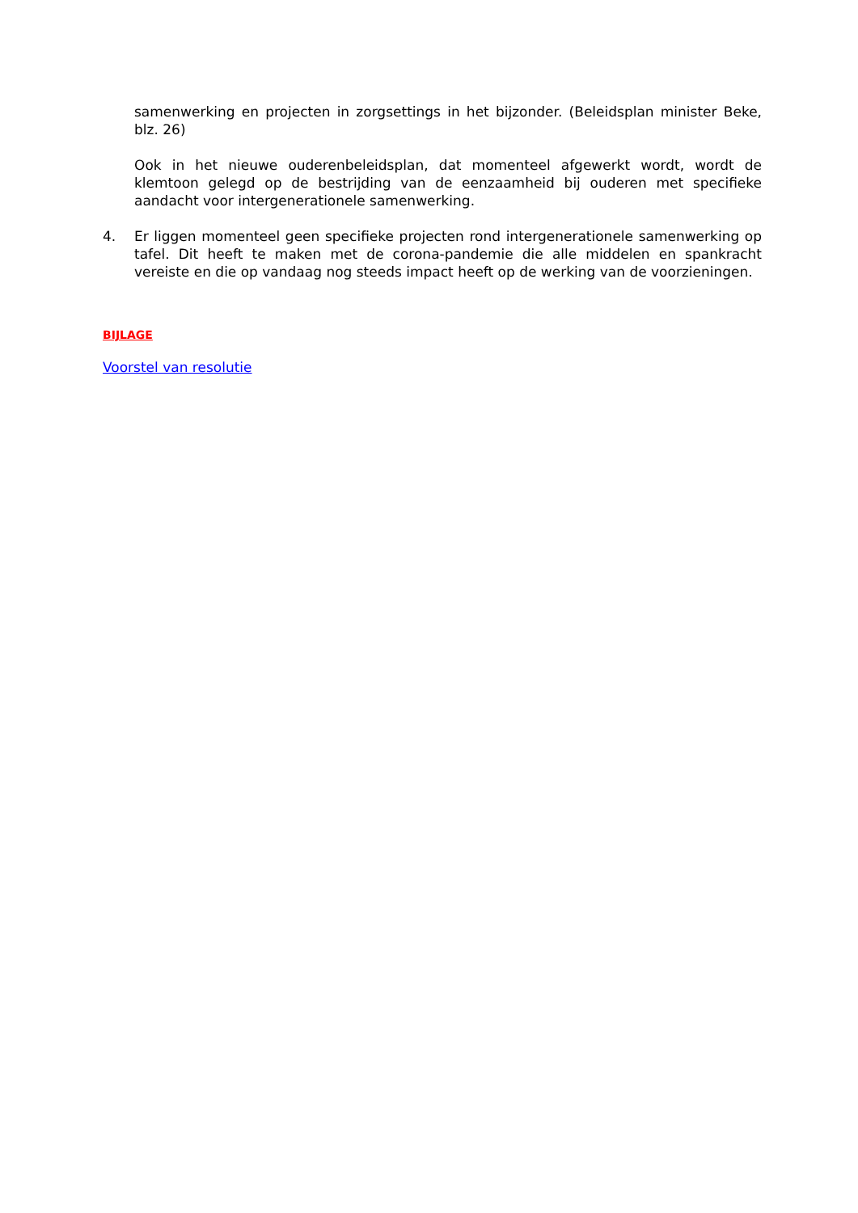samenwerking en projecten in zorgsettings in het bijzonder. (Beleidsplan minister Beke, blz. 26)
Ook in het nieuwe ouderenbeleidsplan, dat momenteel afgewerkt wordt, wordt de klemtoon gelegd op de bestrijding van de eenzaamheid bij ouderen met specifieke aandacht voor intergenerationele samenwerking.
4. Er liggen momenteel geen specifieke projecten rond intergenerationele samenwerking op tafel. Dit heeft te maken met de corona-pandemie die alle middelen en spankracht vereiste en die op vandaag nog steeds impact heeft op de werking van de voorzieningen.
BIJLAGE
Voorstel van resolutie